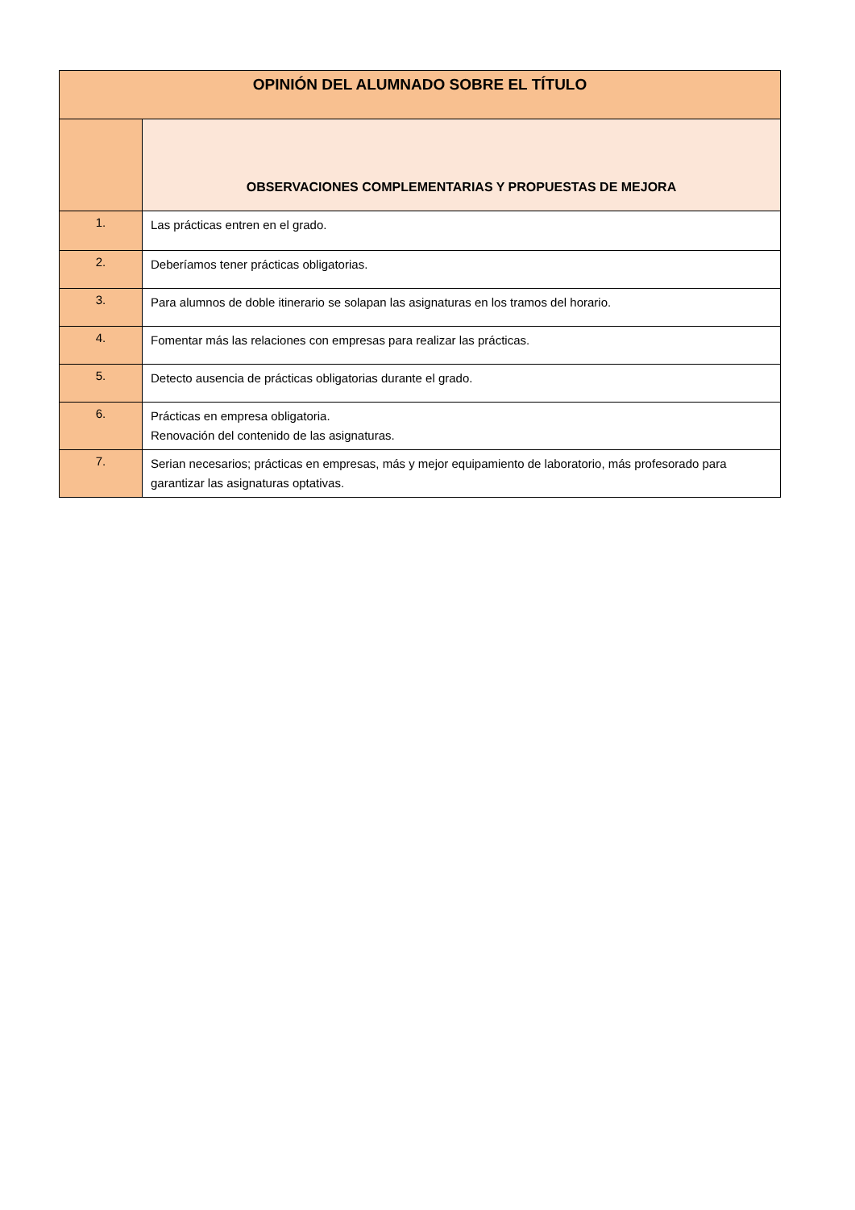| OPINIÓN DEL ALUMNADO SOBRE EL TÍTULO | |
| --- | --- |
| | OBSERVACIONES COMPLEMENTARIAS Y PROPUESTAS DE MEJORA |
| 1. | Las prácticas entren en el grado. |
| 2. | Deberíamos tener prácticas obligatorias. |
| 3. | Para alumnos de doble itinerario se solapan las asignaturas en los tramos del horario. |
| 4. | Fomentar más las relaciones con empresas para realizar las prácticas. |
| 5. | Detecto ausencia de prácticas obligatorias durante el grado. |
| 6. | Prácticas en empresa obligatoria. Renovación del contenido de las asignaturas. |
| 7. | Serian necesarios; prácticas en empresas, más y mejor equipamiento de laboratorio, más profesorado para garantizar las asignaturas optativas. |